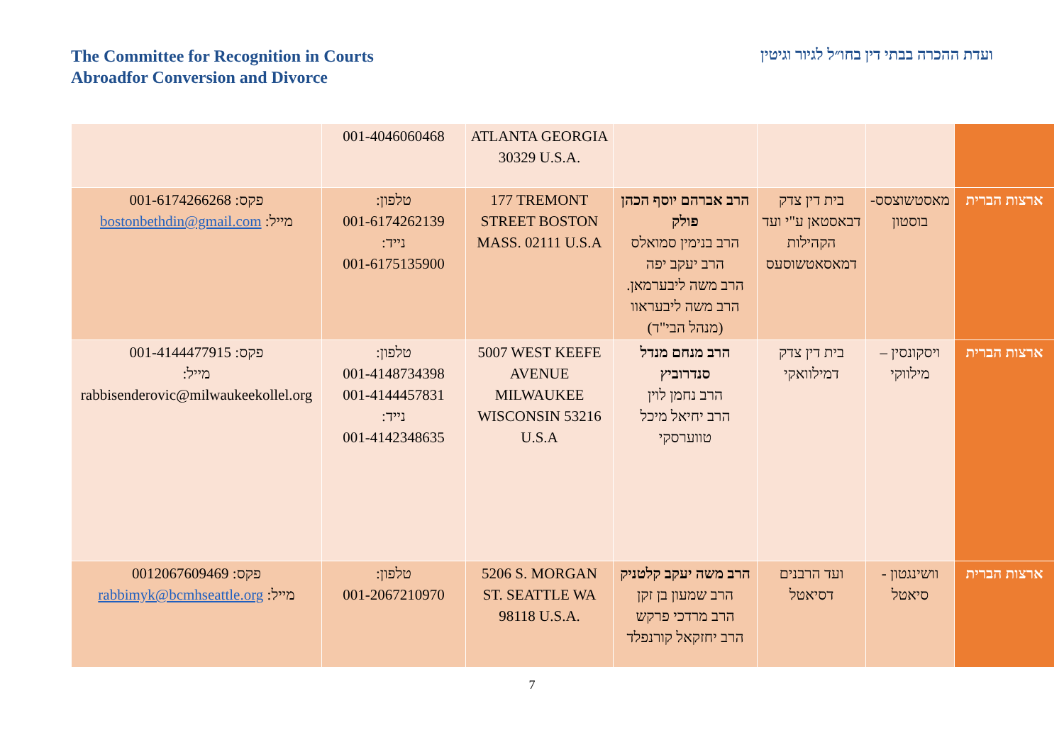The Committee for Recognition in Courts
Abroadfor Conversion and Divorce
ועדת ההכרה בבתי דין בחו״ל לגיור וגיטין
| | | | | ATLANTA GEORGIA 30329 U.S.A. | 001-4046060468 | |
| ארצות הברית | מאסטשוצסס-בוסטון | בית דין צדק דבאסטאן ע"י ועד הקהילות דמאסאטשוסעס | הרב אברהם יוסף הכהן פולק הרב בנימין סמואלס הרב יעקב יפה הרב משה ליבערמאן. הרב משה ליבעראוו (מנהל הבי"ד) | 177 TREMONT STREET BOSTON MASS. 02111 U.S.A | טלפון: 001-6174262139 נייד: 001-6175135900 | פקס: 001-6174266268 מייל: bostonbethdin@gmail.com |
| ארצות הברית | ויסקונסין – מילווקי | בית דין צדק דמילוואקי | הרב מנחם מנדל סנדרוביץ הרב נחמן לוין הרב יחיאל מיכל טווערסקי | 5007 WEST KEEFE AVENUE MILWAUKEE WISCONSIN 53216 U.S.A | טלפון: 001-4148734398 001-4144457831 נייד: 001-4142348635 | פקס: 001-4144477915 מייל: rabbisenderovic@milwaukeekollel.org |
| ארצות הברית | וושינגטון - סיאטל | ועד הרבנים דסיאטל | הרב משה יעקב קלטניק הרב שמעון בן זקן הרב מרדכי פרקש הרב יחזקאל קורנפלד | 5206 S. MORGAN ST. SEATTLE WA 98118 U.S.A. | טלפון: 001-2067210970 | פקס: 0012067609469 מייל: rabbimyk@bcmhseattle.org |
7